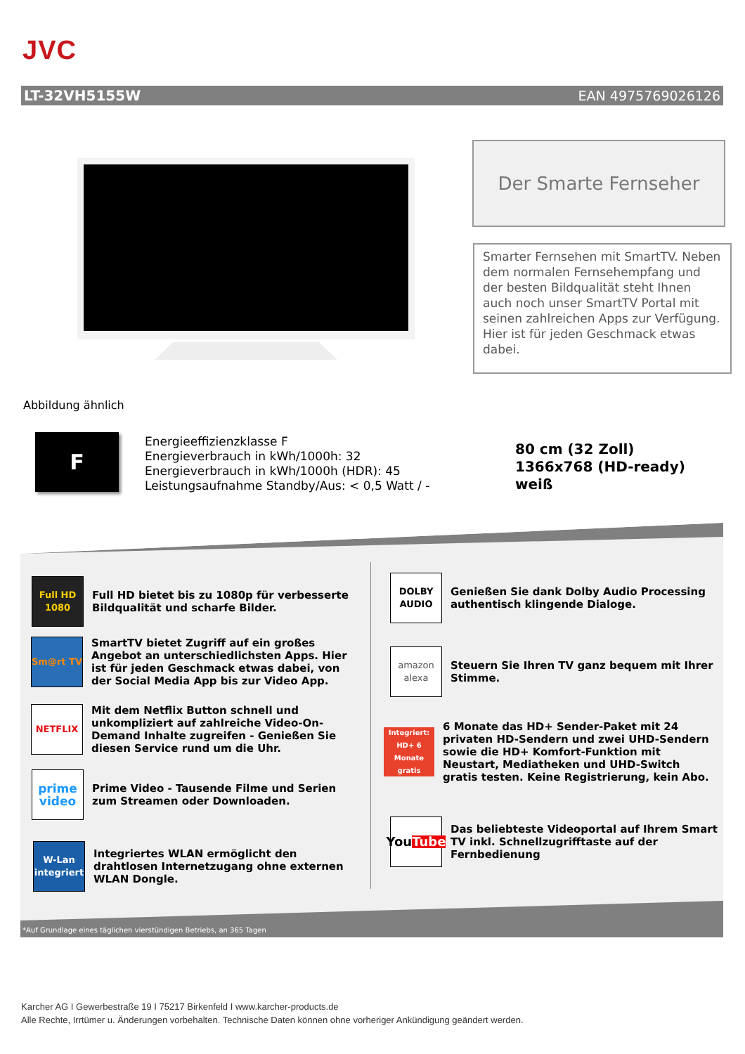JVC
LT-32VH5155W EAN 4975769026126
Der Smarte Fernseher
Smarter Fernsehen mit SmartTV. Neben dem normalen Fernsehempfang und der besten Bildqualität steht Ihnen auch noch unser SmartTV Portal mit seinen zahlreichen Apps zur Verfügung. Hier ist für jeden Geschmack etwas dabei.
Abbildung ähnlich
F
Energieeffizienzklasse F
Energieverbrauch in kWh/1000h: 32
Energieverbrauch in kWh/1000h (HDR): 45
Leistungsaufnahme Standby/Aus: < 0,5 Watt / -
80 cm (32 Zoll)
1366x768 (HD-ready)
weiß
*Auf Grundlage eines täglichen vierstündigen Betriebs, an 365 Tagen
Full HD 1080
Full HD bietet bis zu 1080p für verbesserte Bildqualität und scharfe Bilder.
Sm@rt TV
SmartTV bietet Zugriff auf ein großes Angebot an unterschiedlichsten Apps. Hier ist für jeden Geschmack etwas dabei, von der Social Media App bis zur Video App.
NETFLIX
Mit dem Netflix Button schnell und unkompliziert auf zahlreiche Video-On-Demand Inhalte zugreifen - Genießen Sie diesen Service rund um die Uhr.
prime video
Prime Video - Tausende Filme und Serien zum Streamen oder Downloaden.
W-Lan integriert
Integriertes WLAN ermöglicht den drahtlosen Internetzugang ohne externen WLAN Dongle.
DOLBY AUDIO
Genießen Sie dank Dolby Audio Processing authentisch klingende Dialoge.
amazon alexa
Steuern Sie Ihren TV ganz bequem mit Ihrer Stimme.
Integriert: HD+ 6 Monate gratis
6 Monate das HD+ Sender-Paket mit 24 privaten HD-Sendern und zwei UHD-Sendern sowie die HD+ Komfort-Funktion mit Neustart, Mediatheken und UHD-Switch gratis testen. Keine Registrierung, kein Abo.
You Tube
Das beliebteste Videoportal auf Ihrem Smart TV inkl. Schnellzugrifftaste auf der Fernbedienung
Karcher AG I Gewerbestraße 19 I 75217 Birkenfeld I www.karcher-products.de
Alle Rechte, Irrtümer u. Änderungen vorbehalten. Technische Daten können ohne vorheriger Ankündigung geändert werden.